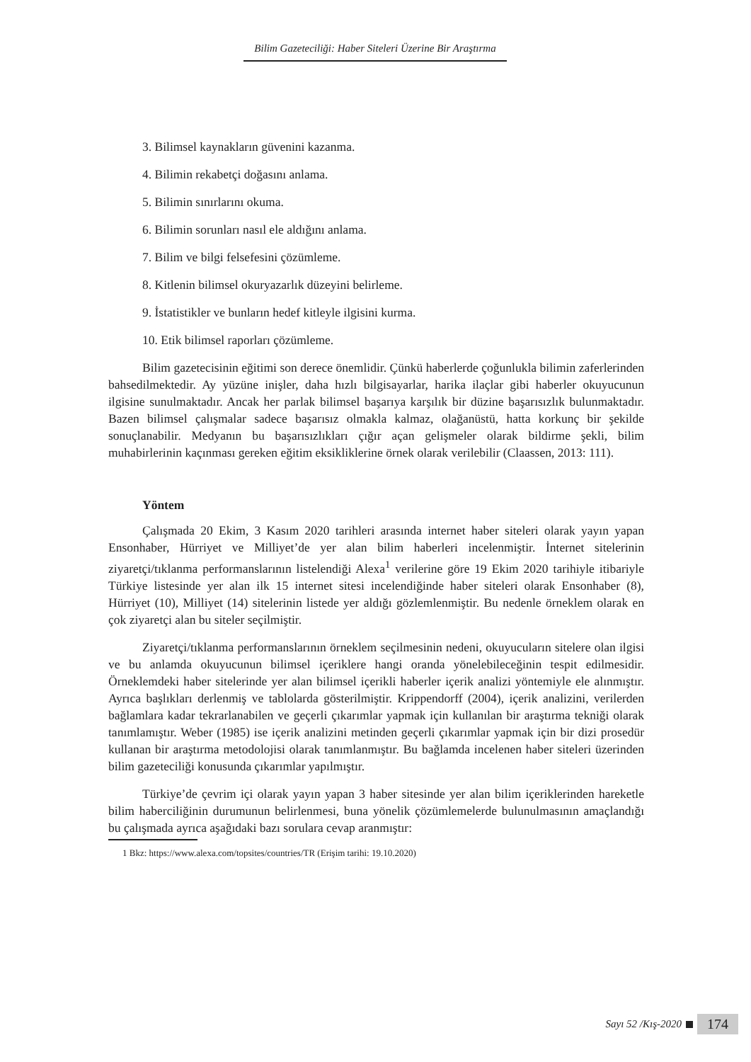Bilim Gazeteciliği: Haber Siteleri Üzerine Bir Araştırma
3. Bilimsel kaynakların güvenini kazanma.
4. Bilimin rekabetçi doğasını anlama.
5. Bilimin sınırlarını okuma.
6. Bilimin sorunları nasıl ele aldığını anlama.
7. Bilim ve bilgi felsefesini çözümleme.
8. Kitlenin bilimsel okuryazarlık düzeyini belirleme.
9. İstatistikler ve bunların hedef kitleyle ilgisini kurma.
10. Etik bilimsel raporları çözümleme.
Bilim gazetecisinin eğitimi son derece önemlidir. Çünkü haberlerde çoğunlukla bilimin zaferlerinden bahsedilmektedir. Ay yüzüne inişler, daha hızlı bilgisayarlar, harika ilaçlar gibi haberler okuyucunun ilgisine sunulmaktadır. Ancak her parlak bilimsel başarıya karşılık bir düzine başarısızlık bulunmaktadır. Bazen bilimsel çalışmalar sadece başarısız olmakla kalmaz, olağanüstü, hatta korkunç bir şekilde sonuçlanabilir. Medyanın bu başarısızlıkları çığır açan gelişmeler olarak bildirme şekli, bilim muhabirlerinin kaçınması gereken eğitim eksikliklerine örnek olarak verilebilir (Claassen, 2013: 111).
Yöntem
Çalışmada 20 Ekim, 3 Kasım 2020 tarihleri arasında internet haber siteleri olarak yayın yapan Ensonhaber, Hürriyet ve Milliyet’de yer alan bilim haberleri incelenmiştir. İnternet sitelerinin ziyaretçi/tıklanma performanslarının listelendiği Alexa<sup>1</sup> verilerine göre 19 Ekim 2020 tarihiyle itibariyle Türkiye listesinde yer alan ilk 15 internet sitesi incelendiğinde haber siteleri olarak Ensonhaber (8), Hürriyet (10), Milliyet (14) sitelerinin listede yer aldığı gözlemlenmiştir. Bu nedenle örneklem olarak en çok ziyaretçi alan bu siteler seçilmiştir.
Ziyaretçi/tıklanma performanslarının örneklem seçilmesinin nedeni, okuyucuların sitelere olan ilgisi ve bu anlamda okuyucunun bilimsel içeriklere hangi oranda yönelebileceğinin tespit edilmesidir. Örneklemdeki haber sitelerinde yer alan bilimsel içerikli haberler içerik analizi yöntemiyle ele alınmıştır. Ayrıca başlıkları derlenmiş ve tablolarda gösterilmiştir. Krippendorff (2004), içerik analizini, verilerden bağlamlara kadar tekrarlanabilen ve geçerli çıkarımlar yapmak için kullanılan bir araştırma tekniği olarak tanımlamıştır. Weber (1985) ise içerik analizini metinden geçerli çıkarımlar yapmak için bir dizi prosedür kullanan bir araştırma metodolojisi olarak tanımlanmıştır. Bu bağlamda incelenen haber siteleri üzerinden bilim gazeteciliği konusunda çıkarımlar yapılmıştır.
Türkiye’de çevrim içi olarak yayın yapan 3 haber sitesinde yer alan bilim içeriklerinden hareketle bilim haberciliğinin durumunun belirlenmesi, buna yönelik çözümlemelerde bulunulmasının amaçlandığı bu çalışmada ayrıca aşağıdaki bazı sorulara cevap aranmıştır:
1 Bkz: https://www.alexa.com/topsites/countries/TR (Erişim tarihi: 19.10.2020)
Sayı 52 /Kış-2020 174